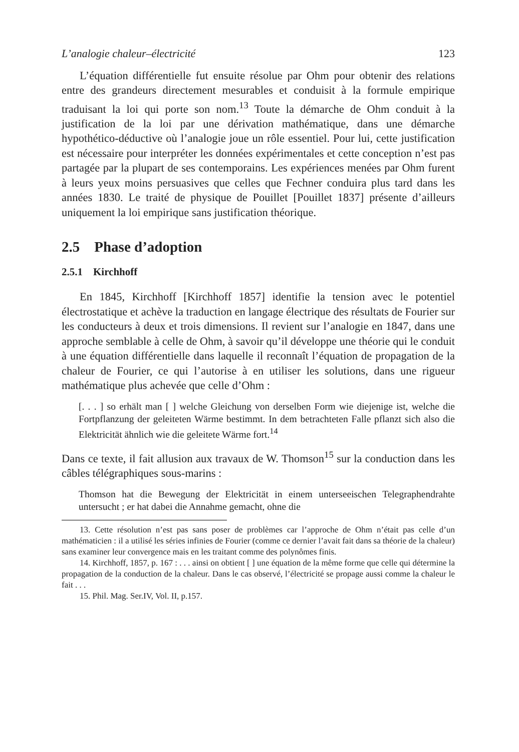L’analogie chaleur–électricité 123
L’équation différentielle fut ensuite résolue par Ohm pour obtenir des relations entre des grandeurs directement mesurables et conduisit à la formule empirique traduisant la loi qui porte son nom.<sup>13</sup> Toute la démarche de Ohm conduit à la justification de la loi par une dérivation mathématique, dans une démarche hypothético-déductive où l’analogie joue un rôle essentiel. Pour lui, cette justification est nécessaire pour interpréter les données expérimentales et cette conception n’est pas partagée par la plupart de ses contemporains. Les expériences menées par Ohm furent à leurs yeux moins persuasives que celles que Fechner conduira plus tard dans les années 1830. Le traité de physique de Pouillet [Pouillet 1837] présente d’ailleurs uniquement la loi empirique sans justification théorique.
2.5 Phase d’adoption
2.5.1 Kirchhoff
En 1845, Kirchhoff [Kirchhoff 1857] identifie la tension avec le potentiel électrostatique et achève la traduction en langage électrique des résultats de Fourier sur les conducteurs à deux et trois dimensions. Il revient sur l’analogie en 1847, dans une approche semblable à celle de Ohm, à savoir qu’il développe une théorie qui le conduit à une équation différentielle dans laquelle il reconnaît l’équation de propagation de la chaleur de Fourier, ce qui l’autorise à en utiliser les solutions, dans une rigueur mathématique plus achevée que celle d’Ohm :
[. . . ] so erhält man [ ] welche Gleichung von derselben Form wie diejenige ist, welche die Fortpflanzung der geleiteten Wärme bestimmt. In dem betrachteten Falle pflanzt sich also die Elektricität ähnlich wie die geleitete Wärme fort.<sup>14</sup>
Dans ce texte, il fait allusion aux travaux de W. Thomson<sup>15</sup> sur la conduction dans les câbles télégraphiques sous-marins :
Thomson hat die Bewegung der Elektricität in einem unterseeischen Telegraphendrahte untersucht ; er hat dabei die Annahme gemacht, ohne die
13. Cette résolution n’est pas sans poser de problèmes car l’approche de Ohm n’était pas celle d’un mathématicien : il a utilisé les séries infinies de Fourier (comme ce dernier l’avait fait dans sa théorie de la chaleur) sans examiner leur convergence mais en les traitant comme des polynômes finis.
14. Kirchhoff, 1857, p. 167 : . . . ainsi on obtient [ ] une équation de la même forme que celle qui détermine la propagation de la conduction de la chaleur. Dans le cas observé, l’électricité se propage aussi comme la chaleur le fait . . .
15. Phil. Mag. Ser.IV, Vol. II, p.157.